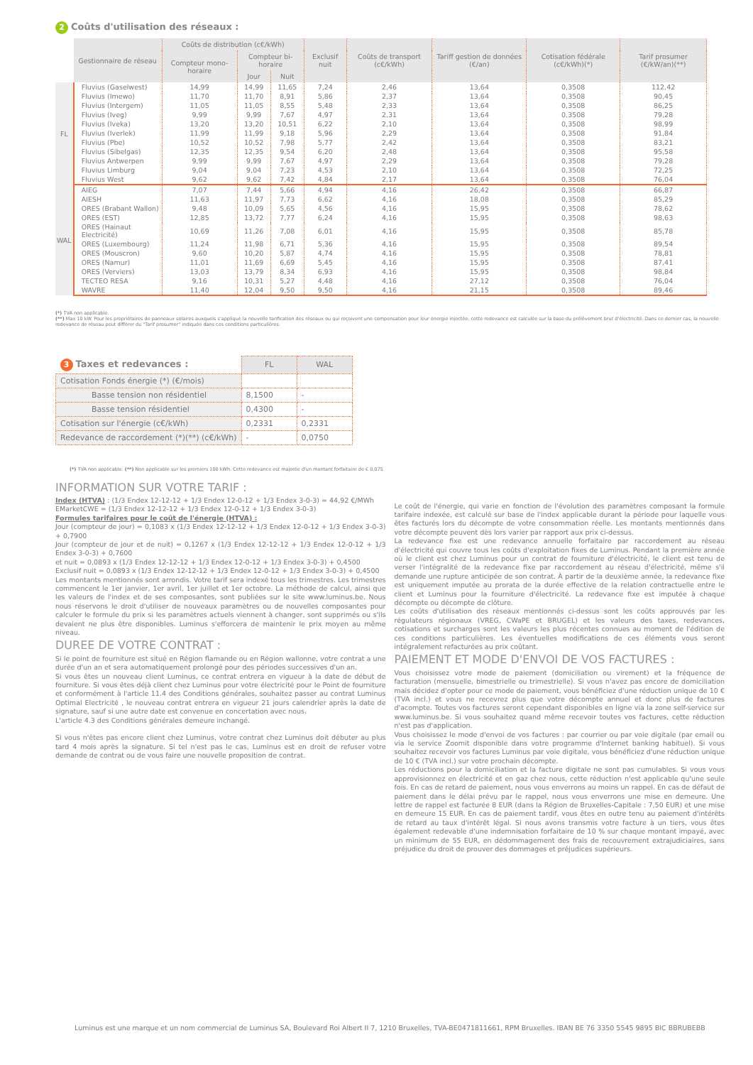2 Coûts d'utilisation des réseaux :
| | Gestionnaire de réseau | Coûts de distribution (c€/kWh) | | | Exclusif nuit | Coûts de transport (c€/kWh) | Tariff gestion de données (€/an) | Cotisation fédérale (c€/kWh)(*) | Tarif prosumer (€/kW/an)(**) |
| --- | --- | --- | --- | --- | --- | --- | --- | --- | --- |
| | | Compteur mono-horaire | Compteur bi-horaire | | | | | | |
| | | | Jour | Nuit | | | | | |
| FL | Fluvius (Gaselwest) | 14,99 | 14,99 | 11,65 | 7,24 | 2,46 | 13,64 | 0,3508 | 112,42 |
| | Fluvius (Imewo) | 11,70 | 11,70 | 8,91 | 5,86 | 2,37 | 13,64 | 0,3508 | 90,45 |
| | Fluvius (Intergem) | 11,05 | 11,05 | 8,55 | 5,48 | 2,33 | 13,64 | 0,3508 | 86,25 |
| | Fluvius (Iveg) | 9,99 | 9,99 | 7,67 | 4,97 | 2,31 | 13,64 | 0,3508 | 79,28 |
| | Fluvius (Iveka) | 13,20 | 13,20 | 10,51 | 6,22 | 2,10 | 13,64 | 0,3508 | 98,99 |
| | Fluvius (Iverlek) | 11,99 | 11,99 | 9,18 | 5,96 | 2,29 | 13,64 | 0,3508 | 91,84 |
| | Fluvius (Pbe) | 10,52 | 10,52 | 7,98 | 5,77 | 2,42 | 13,64 | 0,3508 | 83,21 |
| | Fluvius (Sibelgas) | 12,35 | 12,35 | 9,54 | 6,20 | 2,48 | 13,64 | 0,3508 | 95,58 |
| | Fluvius Antwerpen | 9,99 | 9,99 | 7,67 | 4,97 | 2,29 | 13,64 | 0,3508 | 79,28 |
| | Fluvius Limburg | 9,04 | 9,04 | 7,23 | 4,53 | 2,10 | 13,64 | 0,3508 | 72,25 |
| | Fluvius West | 9,62 | 9,62 | 7,42 | 4,84 | 2,17 | 13,64 | 0,3508 | 76,04 |
| WAL | AIEG | 7,07 | 7,44 | 5,66 | 4,94 | 4,16 | 26,42 | 0,3508 | 66,87 |
| | AIESH | 11,63 | 11,97 | 7,73 | 6,62 | 4,16 | 18,08 | 0,3508 | 85,29 |
| | ORES (Brabant Wallon) | 9,48 | 10,09 | 5,65 | 4,56 | 4,16 | 15,95 | 0,3508 | 78,62 |
| | ORES (EST) | 12,85 | 13,72 | 7,77 | 6,24 | 4,16 | 15,95 | 0,3508 | 98,63 |
| | ORES (Hainaut Electricité) | 10,69 | 11,26 | 7,08 | 6,01 | 4,16 | 15,95 | 0,3508 | 85,78 |
| | ORES (Luxembourg) | 11,24 | 11,98 | 6,71 | 5,36 | 4,16 | 15,95 | 0,3508 | 89,54 |
| | ORES (Mouscron) | 9,60 | 10,20 | 5,87 | 4,74 | 4,16 | 15,95 | 0,3508 | 78,81 |
| | ORES (Namur) | 11,01 | 11,69 | 6,69 | 5,45 | 4,16 | 15,95 | 0,3508 | 87,41 |
| | ORES (Verviers) | 13,03 | 13,79 | 8,34 | 6,93 | 4,16 | 15,95 | 0,3508 | 98,84 |
| | TECTEO RESA | 9,16 | 10,31 | 5,27 | 4,48 | 4,16 | 27,12 | 0,3508 | 76,04 |
| | WAVRE | 11,40 | 12,04 | 9,50 | 9,50 | 4,16 | 21,15 | 0,3508 | 89,46 |
(*) TVA non applicable.
(**) Max 10 kW. Pour les propriétaires de panneaux solaires auxquels s'applique la nouvelle tarification des réseaux ou qui reçoivent une compensation pour leur énergie injectée, cette redevance est calculée sur la base du prélèvement brut d'électricité. Dans ce dernier cas, la nouvelle redevance de réseau peut différer du "Tarif prosumer" indiquée dans ces conditions particulières.
| 3 Taxes et redevances : | FL | WAL |
| Cotisation Fonds énergie (*) (€/mois) | | |
| Basse tension non résidentiel | 8,1500 | - |
| Basse tension résidentiel | 0,4300 | - |
| Cotisation sur l'énergie (c€/kWh) | 0,2331 | 0,2331 |
| Redevance de raccordement (*)(**) (c€/kWh) | - | 0,0750 |
(*) TVA non applicable. (**) Non applicable sur les premiers 100 kWh. Cette redevance est majorée d'un montant forfaitaire de € 0,075.
INFORMATION SUR VOTRE TARIF :
Index (HTVA) : (1/3 Endex 12-12-12 + 1/3 Endex 12-0-12 + 1/3 Endex 3-0-3) = 44,92 €/MWh
EMarketCWE = (1/3 Endex 12-12-12 + 1/3 Endex 12-0-12 + 1/3 Endex 3-0-3)
Formules tarifaires pour le coût de l'énergie (HTVA) :
Jour (compteur de jour) = 0,1083 x (1/3 Endex 12-12-12 + 1/3 Endex 12-0-12 + 1/3 Endex 3-0-3) + 0,7900
Jour (compteur de jour et de nuit) = 0,1267 x (1/3 Endex 12-12-12 + 1/3 Endex 12-0-12 + 1/3 Endex 3-0-3) + 0,7600
et nuit = 0,0893 x (1/3 Endex 12-12-12 + 1/3 Endex 12-0-12 + 1/3 Endex 3-0-3) + 0,4500
Exclusif nuit = 0,0893 x (1/3 Endex 12-12-12 + 1/3 Endex 12-0-12 + 1/3 Endex 3-0-3) + 0,4500
Les montants mentionnés sont arrondis. Votre tarif sera indexé tous les trimestres. Les trimestres commencent le 1er janvier, 1er avril, 1er juillet et 1er octobre. La méthode de calcul, ainsi que les valeurs de l'index et de ses composantes, sont publiées sur le site www.luminus.be. Nous nous réservons le droit d'utiliser de nouveaux paramètres ou de nouvelles composantes pour calculer le formule du prix si les paramètres actuels viennent à changer, sont supprimés ou s'ils devaient ne plus être disponibles. Luminus s'efforcera de maintenir le prix moyen au même niveau.
DUREE DE VOTRE CONTRAT :
Si le point de fourniture est situé en Région flamande ou en Région wallonne, votre contrat a une durée d'un an et sera automatiquement prolongé pour des périodes successives d'un an.
Si vous êtes un nouveau client Luminus, ce contrat entrera en vigueur à la date de début de fourniture. Si vous êtes déjà client chez Luminus pour votre électricité pour le Point de fourniture et conformément à l'article 11.4 des Conditions générales, souhaitez passer au contrat Luminus Optimal Electricité , le nouveau contrat entrera en vigueur 21 jours calendrier après la date de signature, sauf si une autre date est convenue en concertation avec nous.
L'article 4.3 des Conditions générales demeure inchangé.
Si vous n'êtes pas encore client chez Luminus, votre contrat chez Luminus doit débuter au plus tard 4 mois après la signature. Si tel n'est pas le cas, Luminus est en droit de refuser votre demande de contrat ou de vous faire une nouvelle proposition de contrat.
Le coût de l'énergie, qui varie en fonction de l'évolution des paramètres composant la formule tarifaire indexée, est calculé sur base de l'index applicable durant la période pour laquelle vous êtes facturés lors du décompte de votre consommation réelle. Les montants mentionnés dans votre décompte peuvent dès lors varier par rapport aux prix ci-dessus.
La redevance fixe est une redevance annuelle forfaitaire par raccordement au réseau d'électricité qui couvre tous les coûts d'exploitation fixes de Luminus. Pendant la première année où le client est chez Luminus pour un contrat de fourniture d'électricité, le client est tenu de verser l'intégralité de la redevance fixe par raccordement au réseau d'électricité, même s'il demande une rupture anticipée de son contrat. À partir de la deuxième année, la redevance fixe est uniquement imputée au prorata de la durée effective de la relation contractuelle entre le client et Luminus pour la fourniture d'électricité. La redevance fixe est imputée à chaque décompte ou décompte de clôture.
Les coûts d'utilisation des réseaux mentionnés ci-dessus sont les coûts approuvés par les régulateurs régionaux (VREG, CWaPE et BRUGEL) et les valeurs des taxes, redevances, cotisations et surcharges sont les valeurs les plus récentes connues au moment de l'édition de ces conditions particulières. Les éventuelles modifications de ces éléments vous seront intégralement refacturées au prix coûtant.
PAIEMENT ET MODE D'ENVOI DE VOS FACTURES :
Vous choisissez votre mode de paiement (domiciliation ou virement) et la fréquence de facturation (mensuelle, bimestrielle ou trimestrielle). Si vous n'avez pas encore de domiciliation mais décidez d'opter pour ce mode de paiement, vous bénéficiez d'une réduction unique de 10 € (TVA incl.) et vous ne recevrez plus que votre décompte annuel et donc plus de factures d'acompte. Toutes vos factures seront cependant disponibles en ligne via la zone self-service sur www.luminus.be. Si vous souhaitez quand même recevoir toutes vos factures, cette réduction n'est pas d'application.
Vous choisissez le mode d'envoi de vos factures : par courrier ou par voie digitale (par email ou via le service Zoomit disponible dans votre programme d'Internet banking habituel). Si vous souhaitez recevoir vos factures Luminus par voie digitale, vous bénéficiez d'une réduction unique de 10 € (TVA incl.) sur votre prochain décompte.
Les réductions pour la domiciliation et la facture digitale ne sont pas cumulables. Si vous vous approvisionnez en électricité et en gaz chez nous, cette réduction n'est applicable qu'une seule fois. En cas de retard de paiement, nous vous enverrons au moins un rappel. En cas de défaut de paiement dans le délai prévu par le rappel, nous vous enverrons une mise en demeure. Une lettre de rappel est facturée 8 EUR (dans la Région de Bruxelles-Capitale : 7,50 EUR) et une mise en demeure 15 EUR. En cas de paiement tardif, vous êtes en outre tenu au paiement d'intérêts de retard au taux d'intérêt légal. Si nous avons transmis votre facture à un tiers, vous êtes également redevable d'une indemnisation forfaitaire de 10 % sur chaque montant impayé, avec un minimum de 55 EUR, en dédommagement des frais de recouvrement extrajudiciaires, sans préjudice du droit de prouver des dommages et préjudices supérieurs.
Luminus est une marque et un nom commercial de Luminus SA, Boulevard Roi Albert II 7, 1210 Bruxelles, TVA-BE0471811661, RPM Bruxelles. IBAN BE 76 3350 5545 9895 BIC BBRUBEBB